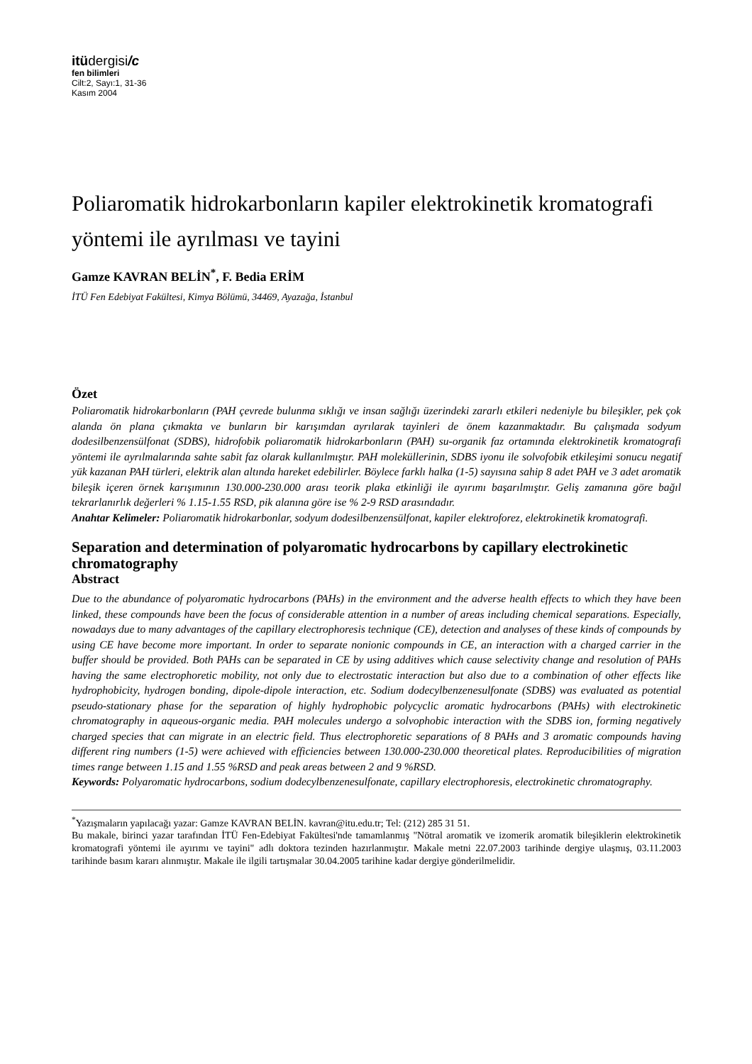itüdergisi/c
fen bilimleri
Cilt:2, Sayı:1, 31-36
Kasım 2004
Poliaromatik hidrokarbonların kapiler elektrokinetik kromatografi yöntemi ile ayrılması ve tayini
Gamze KAVRAN BELİN<sup>*</sup>, F. Bedia ERİM
İTÜ Fen Edebiyat Fakültesi, Kimya Bölümü, 34469, Ayazağa, İstanbul
Özet
Poliaromatik hidrokarbonların (PAH çevrede bulunma sıklığı ve insan sağlığı üzerindeki zararlı etkileri nedeniyle bu bileşikler, pek çok alanda ön plana çıkmakta ve bunların bir karışımdan ayrılarak tayinleri de önem kazanmaktadır. Bu çalışmada sodyum dodesilbenzensülfonat (SDBS), hidrofobik poliaromatik hidrokarbonların (PAH) su-organik faz ortamında elektrokinetik kromatografi yöntemi ile ayrılmalarında sahte sabit faz olarak kullanılmıştır. PAH moleküllerinin, SDBS iyonu ile solvofobik etkileşimi sonucu negatif yük kazanan PAH türleri, elektrik alan altında hareket edebilirler. Böylece farklı halka (1-5) sayısına sahip 8 adet PAH ve 3 adet aromatik bileşik içeren örnek karışımının 130.000-230.000 arası teorik plaka etkinliği ile ayırımı başarılmıştır. Geliş zamanına göre bağıl tekrarlanırlık değerleri % 1.15-1.55 RSD, pik alanına göre ise % 2-9 RSD arasındadır.
Anahtar Kelimeler: Poliaromatik hidrokarbonlar, sodyum dodesilbenzensülfonat, kapiler elektroforez, elektrokinetik kromatografi.
Separation and determination of polyaromatic hydrocarbons by capillary electrokinetic chromatography
Abstract
Due to the abundance of polyaromatic hydrocarbons (PAHs) in the environment and the adverse health effects to which they have been linked, these compounds have been the focus of considerable attention in a number of areas including chemical separations. Especially, nowadays due to many advantages of the capillary electrophoresis technique (CE), detection and analyses of these kinds of compounds by using CE have become more important. In order to separate nonionic compounds in CE, an interaction with a charged carrier in the buffer should be provided. Both PAHs can be separated in CE by using additives which cause selectivity change and resolution of PAHs having the same electrophoretic mobility, not only due to electrostatic interaction but also due to a combination of other effects like hydrophobicity, hydrogen bonding, dipole-dipole interaction, etc. Sodium dodecylbenzenesulfonate (SDBS) was evaluated as potential pseudo-stationary phase for the separation of highly hydrophobic polycyclic aromatic hydrocarbons (PAHs) with electrokinetic chromatography in aqueous-organic media. PAH molecules undergo a solvophobic interaction with the SDBS ion, forming negatively charged species that can migrate in an electric field. Thus electrophoretic separations of 8 PAHs and 3 aromatic compounds having different ring numbers (1-5) were achieved with efficiencies between 130.000-230.000 theoretical plates. Reproducibilities of migration times range between 1.15 and 1.55 %RSD and peak areas between 2 and 9 %RSD.
Keywords: Polyaromatic hydrocarbons, sodium dodecylbenzenesulfonate, capillary electrophoresis, electrokinetic chromatography.
<sup>*</sup> Yazışmaların yapılacağı yazar: Gamze KAVRAN BELİN. kavran@itu.edu.tr; Tel: (212) 285 31 51.
Bu makale, birinci yazar tarafından İTÜ Fen-Edebiyat Fakültesi'nde tamamlanmış "Nötral aromatik ve izomerik aromatik bileşiklerin elektrokinetik kromatografi yöntemi ile ayırımı ve tayini" adlı doktora tezinden hazırlanmıştır. Makale metni 22.07.2003 tarihinde dergiye ulaşmış, 03.11.2003 tarihinde basım kararı alınmıştır. Makale ile ilgili tartışmalar 30.04.2005 tarihine kadar dergiye gönderilmelidir.